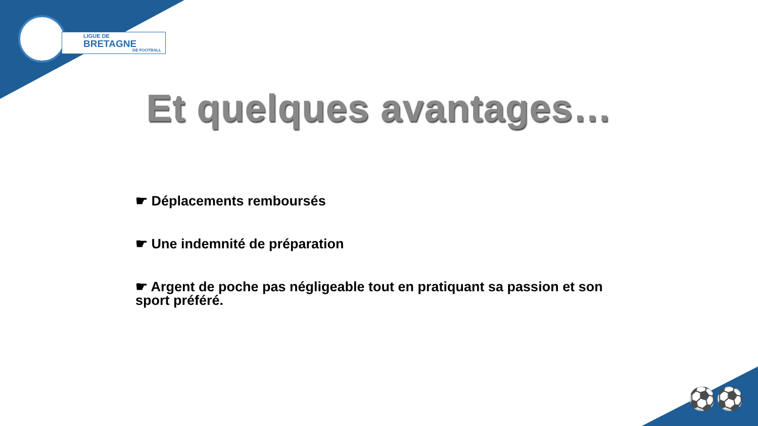LIGUE DE
BRETAGNE
DE FOOTBALL
Et quelques avantages…
☛ Déplacements remboursés
☛ Une indemnité de préparation
☛ Argent de poche pas négligeable tout en pratiquant sa passion et son sport préféré.
⚽⚽